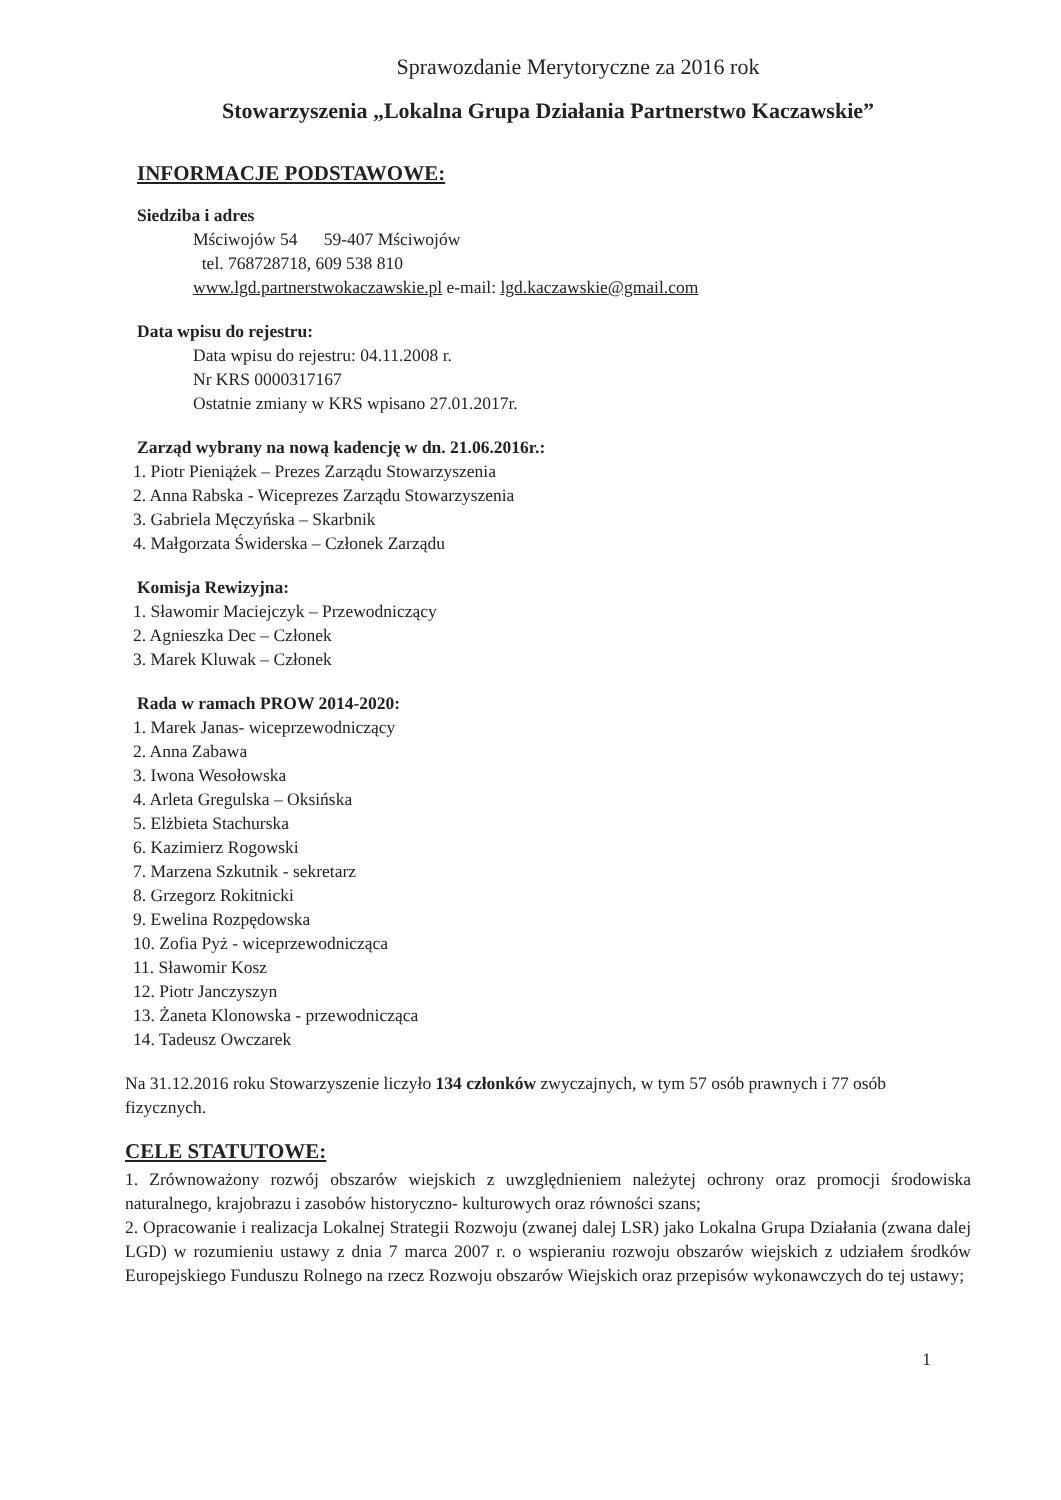Sprawozdanie Merytoryczne za 2016 rok
Stowarzyszenia „Lokalna Grupa Działania Partnerstwo Kaczawskie”
INFORMACJE PODSTAWOWE:
Siedziba i adres
Mściwojów 54 59-407 Mściwojów
tel. 768728718, 609 538 810
www.lgd.partnerstwokaczawskie.pl e-mail: lgd.kaczawskie@gmail.com
Data wpisu do rejestru:
Data wpisu do rejestru: 04.11.2008 r.
Nr KRS 0000317167
Ostatnie zmiany w KRS wpisano 27.01.2017r.
Zarząd wybrany na nową kadencję w dn. 21.06.2016r.:
1. Piotr Pieniążek – Prezes Zarządu Stowarzyszenia
2. Anna Rabska - Wiceprezes Zarządu Stowarzyszenia
3. Gabriela Męczyńska – Skarbnik
4. Małgorzata Świderska – Członek Zarządu
Komisja Rewizyjna:
1. Sławomir Maciejczyk – Przewodniczący
2. Agnieszka Dec – Członek
3. Marek Kluwak – Członek
Rada w ramach PROW 2014-2020:
1. Marek Janas- wiceprzewodniczący
2. Anna Zabawa
3. Iwona Wesołowska
4. Arleta Gregulska – Oksińska
5. Elżbieta Stachurska
6. Kazimierz Rogowski
7. Marzena Szkutnik - sekretarz
8. Grzegorz Rokitnicki
9. Ewelina Rozpędowska
10. Zofia Pyż - wiceprzewodnicząca
11. Sławomir Kosz
12. Piotr Janczyszyn
13. Żaneta Klonowska - przewodnicząca
14. Tadeusz Owczarek
Na 31.12.2016 roku Stowarzyszenie liczyło 134 członków zwyczajnych, w tym 57 osób prawnych i 77 osób fizycznych.
CELE STATUTOWE:
1. Zrównoważony rozwój obszarów wiejskich z uwzględnieniem należytej ochrony oraz promocji środowiska naturalnego, krajobrazu i zasobów historyczno- kulturowych oraz równości szans;
2. Opracowanie i realizacja Lokalnej Strategii Rozwoju (zwanej dalej LSR) jako Lokalna Grupa Działania (zwana dalej LGD) w rozumieniu ustawy z dnia 7 marca 2007 r. o wspieraniu rozwoju obszarów wiejskich z udziałem środków Europejskiego Funduszu Rolnego na rzecz Rozwoju obszarów Wiejskich oraz przepisów wykonawczych do tej ustawy;
1